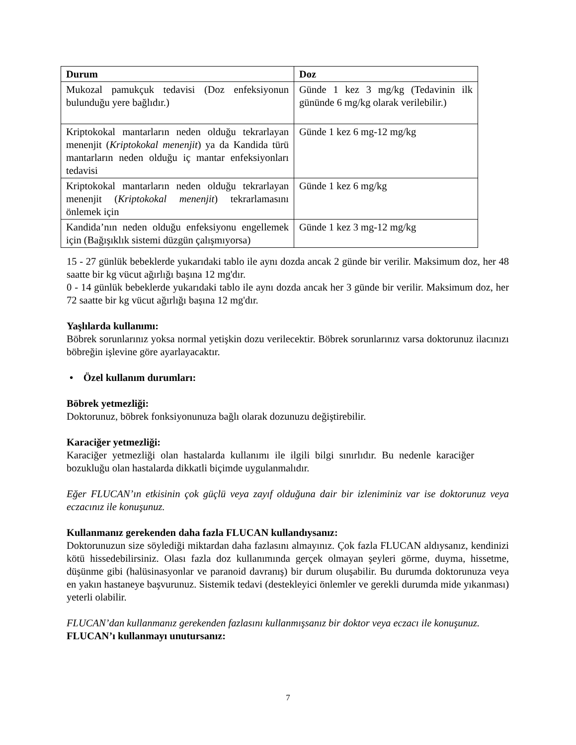| Durum | Doz |
| --- | --- |
| Mukozal pamukçuk tedavisi (Doz enfeksiyonun bulunduğu yere bağlıdır.) | Günde 1 kez 3 mg/kg (Tedavinin ilk gününde 6 mg/kg olarak verilebilir.) |
| Kriptokokal mantarların neden olduğu tekrarlayan menenjit ( Kriptokokal menenjit ) ya da Kandida türü mantarların neden olduğu iç mantar enfeksiyonları tedavisi | Günde 1 kez 6 mg-12 mg/kg |
| Kriptokokal mantarların neden olduğu tekrarlayan menenjit ( Kriptokokal menenjit ) tekrarlamasını önlemek için | Günde 1 kez 6 mg/kg |
| Kandida’nın neden olduğu enfeksiyonu engellemek için (Bağışıklık sistemi düzgün çalışmıyorsa) | Günde 1 kez 3 mg-12 mg/kg |
15 - 27 günlük bebeklerde yukarıdaki tablo ile aynı dozda ancak 2 günde bir verilir. Maksimum doz, her 48 saatte bir kg vücut ağırlığı başına 12 mg'dır.
0 - 14 günlük bebeklerde yukarıdaki tablo ile aynı dozda ancak her 3 günde bir verilir. Maksimum doz, her 72 saatte bir kg vücut ağırlığı başına 12 mg'dır.
Yaşlılarda kullanımı:
Böbrek sorunlarınız yoksa normal yetişkin dozu verilecektir. Böbrek sorunlarınız varsa doktorunuz ilacınızı böbreğin işlevine göre ayarlayacaktır.
• Özel kullanım durumları:
Böbrek yetmezliği:
Doktorunuz, böbrek fonksiyonunuza bağlı olarak dozunuzu değiştirebilir.
Karaciğer yetmezliği:
Karaciğer yetmezliği olan hastalarda kullanımı ile ilgili bilgi sınırlıdır. Bu nedenle karaciğer bozukluğu olan hastalarda dikkatli biçimde uygulanmalıdır.
Eğer FLUCAN’ın etkisinin çok güçlü veya zayıf olduğuna dair bir izleniminiz var ise doktorunuz veya eczacınız ile konuşunuz.
Kullanmanız gerekenden daha fazla FLUCAN kullandıysanız:
Doktorunuzun size söylediği miktardan daha fazlasını almayınız. Çok fazla FLUCAN aldıysanız, kendinizi kötü hissedebilirsiniz. Olası fazla doz kullanımında gerçek olmayan şeyleri görme, duyma, hissetme, düşünme gibi (halüsinasyonlar ve paranoid davranış) bir durum oluşabilir. Bu durumda doktorunuza veya en yakın hastaneye başvurunuz. Sistemik tedavi (destekleyici önlemler ve gerekli durumda mide yıkanması) yeterli olabilir.
FLUCAN’dan kullanmanız gerekenden fazlasını kullanmışsanız bir doktor veya eczacı ile konuşunuz.
FLUCAN’ı kullanmayı unutursanız:
7